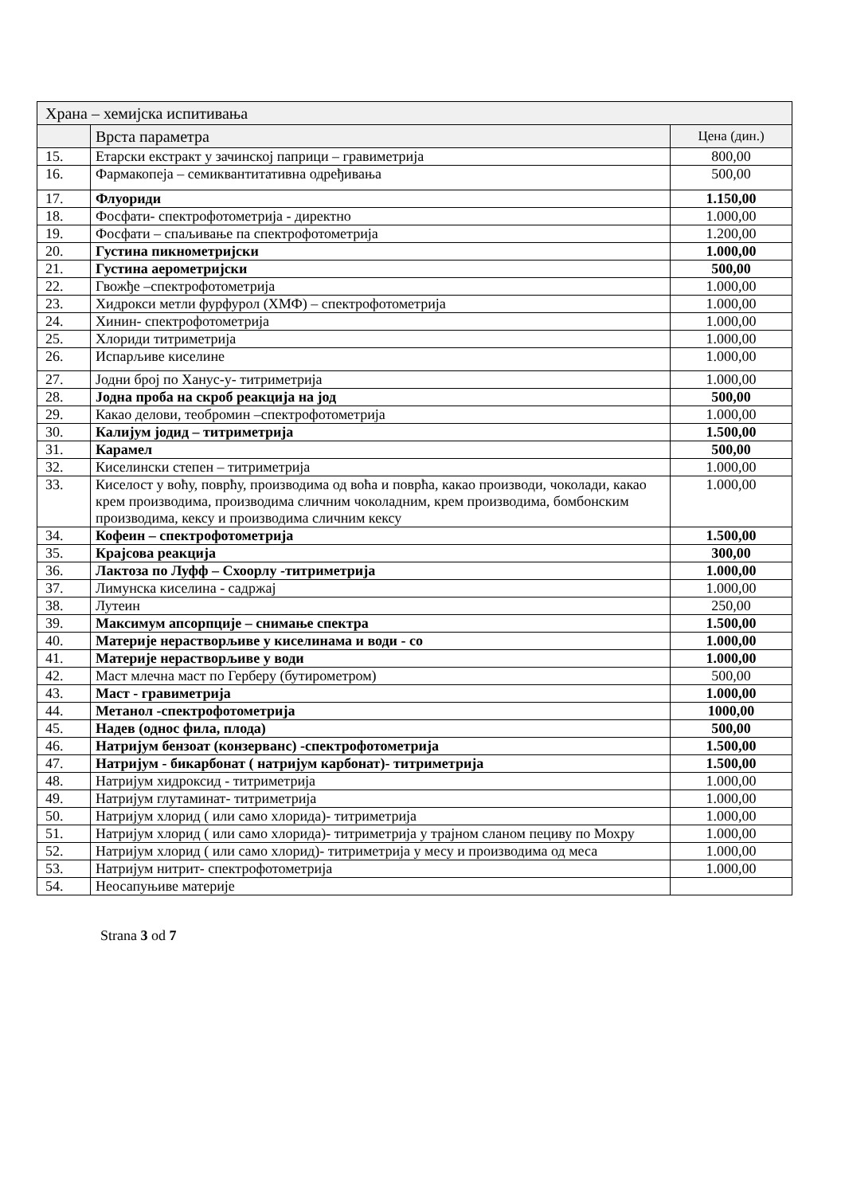| Храна – хемијска испитивања | | |
| | Врста параметра | Цена (дин.) |
| 15. | Етарски екстракт у зачинској паприци – гравиметрија | 800,00 |
| 16. | Фармакопеја – семиквантитативна одређивања | 500,00 |
| 17. | Флуориди | 1.150,00 |
| 18. | Фосфати- спектрофотометрија - директно | 1.000,00 |
| 19. | Фосфати – спаљивање па спектрофотометрија | 1.200,00 |
| 20. | Густина пикнометријски | 1.000,00 |
| 21. | Густина аерометријски | 500,00 |
| 22. | Гвожђе –спектрофотометрија | 1.000,00 |
| 23. | Хидрокси метли фурфурол (ХМФ) – спектрофотометрија | 1.000,00 |
| 24. | Хинин- спектрофотометрија | 1.000,00 |
| 25. | Хлориди титриметрија | 1.000,00 |
| 26. | Испарљиве киселине | 1.000,00 |
| 27. | Јодни број по Ханус-у- титриметрија | 1.000,00 |
| 28. | Јодна проба на скроб реакција на јод | 500,00 |
| 29. | Какао делови, теобромин –спектрофотометрија | 1.000,00 |
| 30. | Калијум јодид – титриметрија | 1.500,00 |
| 31. | Карамел | 500,00 |
| 32. | Киселински степен – титриметрија | 1.000,00 |
| 33. | Киселост у воћу, поврћу, производима од воћа и поврћа, какао производи, чоколади, какао крем производима, производима сличним чоколадним, крем производима, бомбонским производима, кексу и производима сличним кексу | 1.000,00 |
| 34. | Кофеин – спектрофотометрија | 1.500,00 |
| 35. | Крајсова реакција | 300,00 |
| 36. | Лактоза по Луфф – Схоорлу -титриметрија | 1.000,00 |
| 37. | Лимунска киселина - садржај | 1.000,00 |
| 38. | Лутеин | 250,00 |
| 39. | Максимум апсорпције – снимање спектра | 1.500,00 |
| 40. | Материје нерастворљиве у киселинама и води - со | 1.000,00 |
| 41. | Материје нерастворљиве у води | 1.000,00 |
| 42. | Маст млечна маст по Герберу (бутирометром) | 500,00 |
| 43. | Маст - гравиметрија | 1.000,00 |
| 44. | Метанол -спектрофотометрија | 1000,00 |
| 45. | Надев (однос фила, плода) | 500,00 |
| 46. | Натријум бензоат (конзерванс) -спектрофотометрија | 1.500,00 |
| 47. | Натријум - бикарбонат ( натријум карбонат)- титриметрија | 1.500,00 |
| 48. | Натријум хидроксид - титриметрија | 1.000,00 |
| 49. | Натријум глутаминат- титриметрија | 1.000,00 |
| 50. | Натријум хлорид ( или само хлорида)- титриметрија | 1.000,00 |
| 51. | Натријум хлорид ( или само хлорида)- титриметрија у трајном сланом пециву по Мохру | 1.000,00 |
| 52. | Натријум хлорид ( или само хлорид)- титриметрија у месу и производима од меса | 1.000,00 |
| 53. | Натријум нитрит- спектрофотометрија | 1.000,00 |
| 54. | Неосапуњиве материје | |
Strana 3 od 7